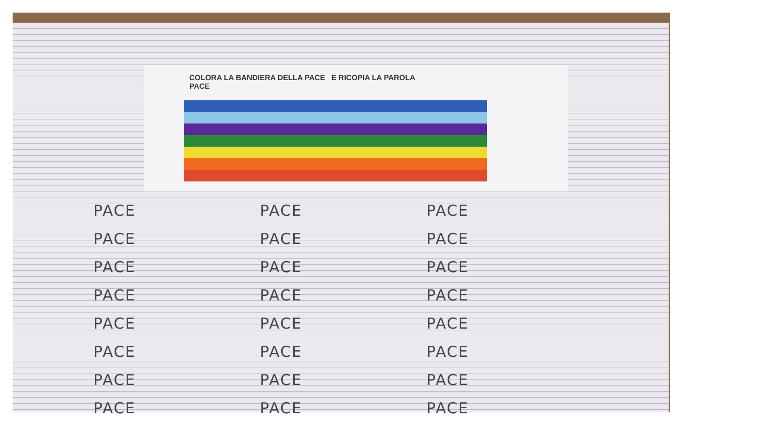COLORA LA BANDIERA DELLA PACE E RICOPIA LA PAROLA
PACE
PACE PACE PACE PACE PACE PACE PACE PACE PACE PACE PACE PACE PACE PACE PACE PACE PACE PACE PACE PACE PACE PACE PACE PACE